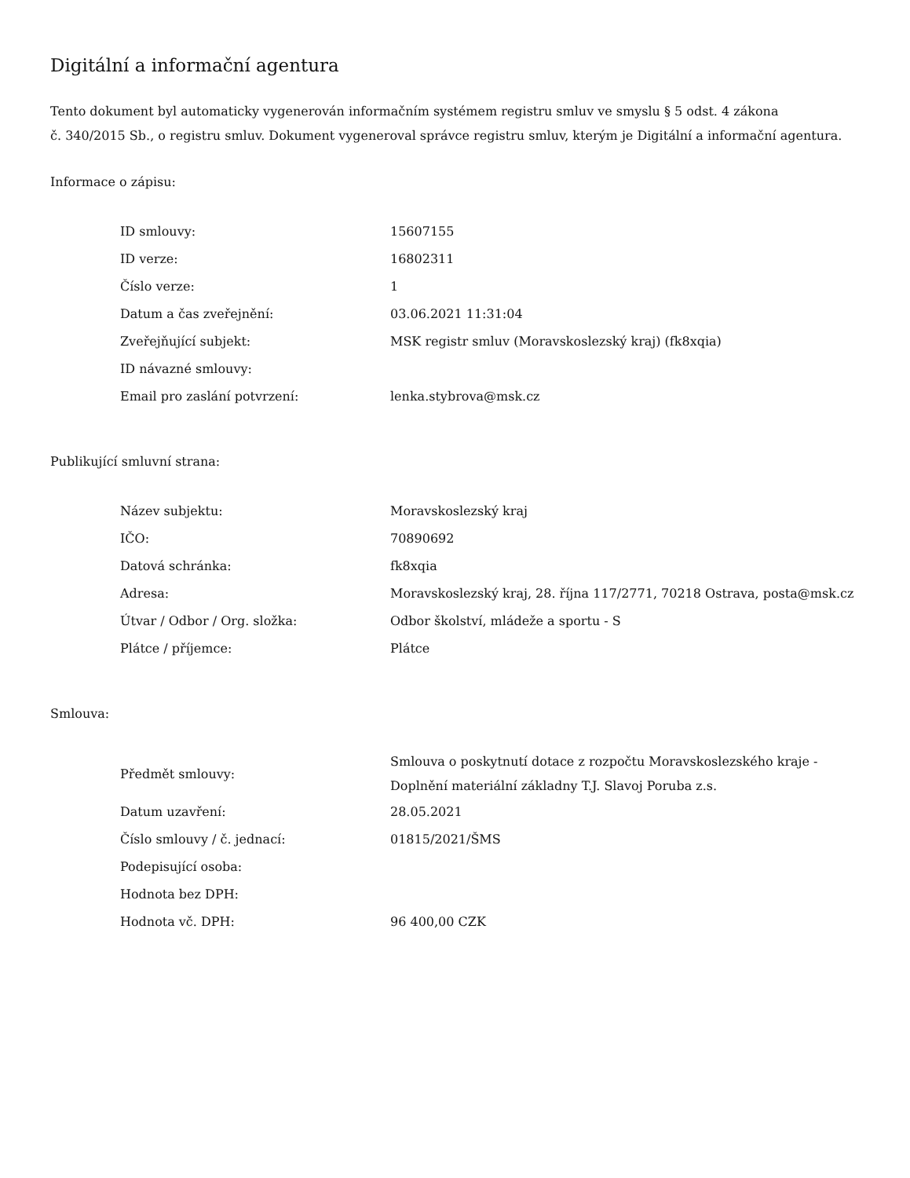Digitální a informační agentura
Tento dokument byl automaticky vygenerován informačním systémem registru smluv ve smyslu § 5 odst. 4 zákona
č. 340/2015 Sb., o registru smluv. Dokument vygeneroval správce registru smluv, kterým je Digitální a informační agentura.
Informace o zápisu:
| ID smlouvy: | 15607155 |
| ID verze: | 16802311 |
| Číslo verze: | 1 |
| Datum a čas zveřejnění: | 03.06.2021 11:31:04 |
| Zveřejňující subjekt: | MSK registr smluv (Moravskoslezský kraj) (fk8xqia) |
| ID návazné smlouvy: | |
| Email pro zaslání potvrzení: | lenka.stybrova@msk.cz |
Publikující smluvní strana:
| Název subjektu: | Moravskoslezský kraj |
| IČO: | 70890692 |
| Datová schránka: | fk8xqia |
| Adresa: | Moravskoslezský kraj, 28. října 117/2771, 70218 Ostrava, posta@msk.cz |
| Útvar / Odbor / Org. složka: | Odbor školství, mládeže a sportu - S |
| Plátce / příjemce: | Plátce |
Smlouva:
| Předmět smlouvy: | Smlouva o poskytnutí dotace z rozpočtu Moravskoslezského kraje - Doplnění materiální základny T.J. Slavoj Poruba z.s. |
| Datum uzavření: | 28.05.2021 |
| Číslo smlouvy / č. jednací: | 01815/2021/ŠMS |
| Podepisující osoba: | |
| Hodnota bez DPH: | |
| Hodnota vč. DPH: | 96 400,00 CZK |